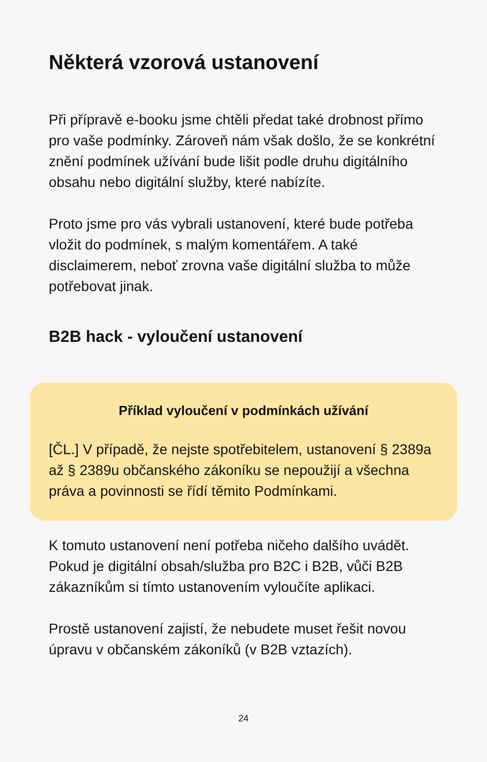Některá vzorová ustanovení
Při přípravě e-booku jsme chtěli předat také drobnost přímo pro vaše podmínky. Zároveň nám však došlo, že se konkrétní znění podmínek užívání bude lišit podle druhu digitálního obsahu nebo digitální služby, které nabízíte.
Proto jsme pro vás vybrali ustanovení, které bude potřeba vložit do podmínek, s malým komentářem. A také disclaimerem, neboť zrovna vaše digitální služba to může potřebovat jinak.
B2B hack - vyloučení ustanovení
Příklad vyloučení v podmínkách užívání
[ČL.] V případě, že nejste spotřebitelem, ustanovení § 2389a až § 2389u občanského zákoníku se nepoužijí a všechna práva a povinnosti se řídí těmito Podmínkami.
K tomuto ustanovení není potřeba ničeho dalšího uvádět. Pokud je digitální obsah/služba pro B2C i B2B, vůči B2B zákazníkům si tímto ustanovením vyloučíte aplikaci.
Prostě ustanovení zajistí, že nebudete muset řešit novou úpravu v občanském zákoníků (v B2B vztazích).
24